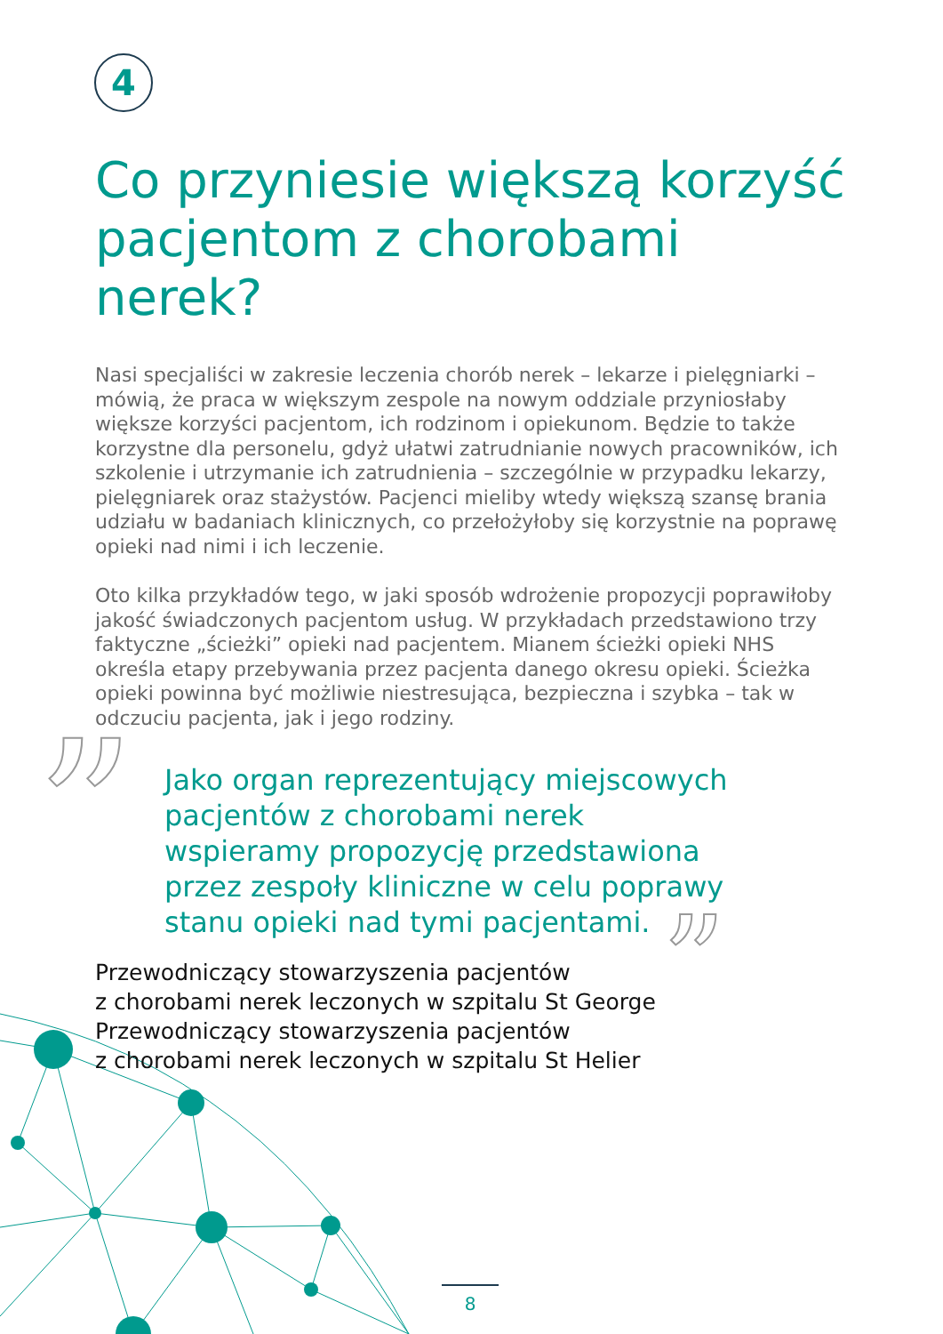4
”
”
Co przyniesie większą korzyść pacjentom z chorobami nerek?
Nasi specjaliści w zakresie leczenia chorób nerek – lekarze i pielęgniarki – mówią, że praca w większym zespole na nowym oddziale przyniosłaby większe korzyści pacjentom, ich rodzinom i opiekunom. Będzie to także korzystne dla personelu, gdyż ułatwi zatrudnianie nowych pracowników, ich szkolenie i utrzymanie ich zatrudnienia – szczególnie w przypadku lekarzy, pielęgniarek oraz stażystów. Pacjenci mieliby wtedy większą szansę brania udziału w badaniach klinicznych, co przełożyłoby się korzystnie na poprawę opieki nad nimi i ich leczenie.
Oto kilka przykładów tego, w jaki sposób wdrożenie propozycji poprawiłoby jakość świadczonych pacjentom usług. W przykładach przedstawiono trzy faktyczne „ścieżki” opieki nad pacjentem. Mianem ścieżki opieki NHS określa etapy przebywania przez pacjenta danego okresu opieki. Ścieżka opieki powinna być możliwie niestresująca, bezpieczna i szybka – tak w odczuciu pacjenta, jak i jego rodziny.
Jako organ reprezentujący miejscowych
pacjentów z chorobami nerek
wspieramy propozycję przedstawiona
przez zespoły kliniczne w celu poprawy
stanu opieki nad tymi pacjentami.
Przewodniczący stowarzyszenia pacjentów
z chorobami nerek leczonych w szpitalu St George
Przewodniczący stowarzyszenia pacjentów
z chorobami nerek leczonych w szpitalu St Helier
8